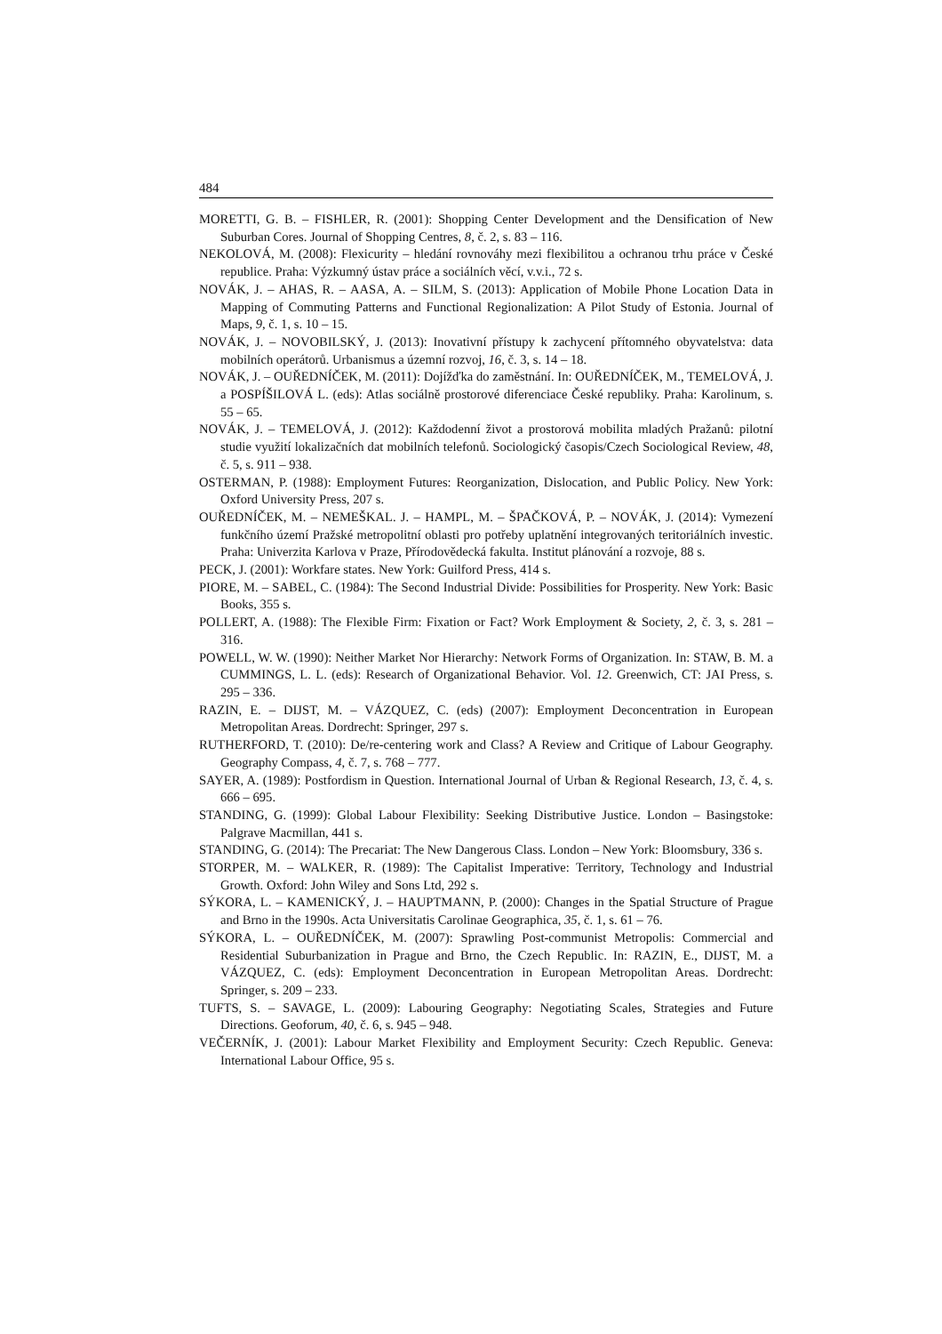484
MORETTI, G. B. – FISHLER, R. (2001): Shopping Center Development and the Densification of New Suburban Cores. Journal of Shopping Centres, 8, č. 2, s. 83 – 116.
NEKOLOVÁ, M. (2008): Flexicurity – hledání rovnováhy mezi flexibilitou a ochranou trhu práce v České republice. Praha: Výzkumný ústav práce a sociálních věcí, v.v.i., 72 s.
NOVÁK, J. – AHAS, R. – AASA, A. – SILM, S. (2013): Application of Mobile Phone Location Data in Mapping of Commuting Patterns and Functional Regionalization: A Pilot Study of Estonia. Journal of Maps, 9, č. 1, s. 10 – 15.
NOVÁK, J. – NOVOBILSKÝ, J. (2013): Inovativní přístupy k zachycení přítomného obyvatelstva: data mobilních operátorů. Urbanismus a územní rozvoj, 16, č. 3, s. 14 – 18.
NOVÁK, J. – OUŘEDNÍČEK, M. (2011): Dojížďka do zaměstnání. In: OUŘEDNÍČEK, M., TEMELOVÁ, J. a POSPÍŠILOVÁ L. (eds): Atlas sociálně prostorové diferenciace České republiky. Praha: Karolinum, s. 55 – 65.
NOVÁK, J. – TEMELOVÁ, J. (2012): Každodenní život a prostorová mobilita mladých Pražanů: pilotní studie využití lokalizačních dat mobilních telefonů. Sociologický časopis/Czech Sociological Review, 48, č. 5, s. 911 – 938.
OSTERMAN, P. (1988): Employment Futures: Reorganization, Dislocation, and Public Policy. New York: Oxford University Press, 207 s.
OUŘEDNÍČEK, M. – NEMEŠKAL. J. – HAMPL, M. – ŠPAČKOVÁ, P. – NOVÁK, J. (2014): Vymezení funkčního území Pražské metropolitní oblasti pro potřeby uplatnění integrovaných teritoriálních investic. Praha: Univerzita Karlova v Praze, Přírodovědecká fakulta. Institut plánování a rozvoje, 88 s.
PECK, J. (2001): Workfare states. New York: Guilford Press, 414 s.
PIORE, M. – SABEL, C. (1984): The Second Industrial Divide: Possibilities for Prosperity. New York: Basic Books, 355 s.
POLLERT, A. (1988): The Flexible Firm: Fixation or Fact? Work Employment & Society, 2, č. 3, s. 281 – 316.
POWELL, W. W. (1990): Neither Market Nor Hierarchy: Network Forms of Organization. In: STAW, B. M. a CUMMINGS, L. L. (eds): Research of Organizational Behavior. Vol. 12. Greenwich, CT: JAI Press, s. 295 – 336.
RAZIN, E. – DIJST, M. – VÁZQUEZ, C. (eds) (2007): Employment Deconcentration in European Metropolitan Areas. Dordrecht: Springer, 297 s.
RUTHERFORD, T. (2010): De/re-centering work and Class? A Review and Critique of Labour Geography. Geography Compass, 4, č. 7, s. 768 – 777.
SAYER, A. (1989): Postfordism in Question. International Journal of Urban & Regional Research, 13, č. 4, s. 666 – 695.
STANDING, G. (1999): Global Labour Flexibility: Seeking Distributive Justice. London – Basingstoke: Palgrave Macmillan, 441 s.
STANDING, G. (2014): The Precariat: The New Dangerous Class. London – New York: Bloomsbury, 336 s.
STORPER, M. – WALKER, R. (1989): The Capitalist Imperative: Territory, Technology and Industrial Growth. Oxford: John Wiley and Sons Ltd, 292 s.
SÝKORA, L. – KAMENICKÝ, J. – HAUPTMANN, P. (2000): Changes in the Spatial Structure of Prague and Brno in the 1990s. Acta Universitatis Carolinae Geographica, 35, č. 1, s. 61 – 76.
SÝKORA, L. – OUŘEDNÍČEK, M. (2007): Sprawling Post-communist Metropolis: Commercial and Residential Suburbanization in Prague and Brno, the Czech Republic. In: RAZIN, E., DIJST, M. a VÁZQUEZ, C. (eds): Employment Deconcentration in European Metropolitan Areas. Dordrecht: Springer, s. 209 – 233.
TUFTS, S. – SAVAGE, L. (2009): Labouring Geography: Negotiating Scales, Strategies and Future Directions. Geoforum, 40, č. 6, s. 945 – 948.
VEČERNÍK, J. (2001): Labour Market Flexibility and Employment Security: Czech Republic. Geneva: International Labour Office, 95 s.